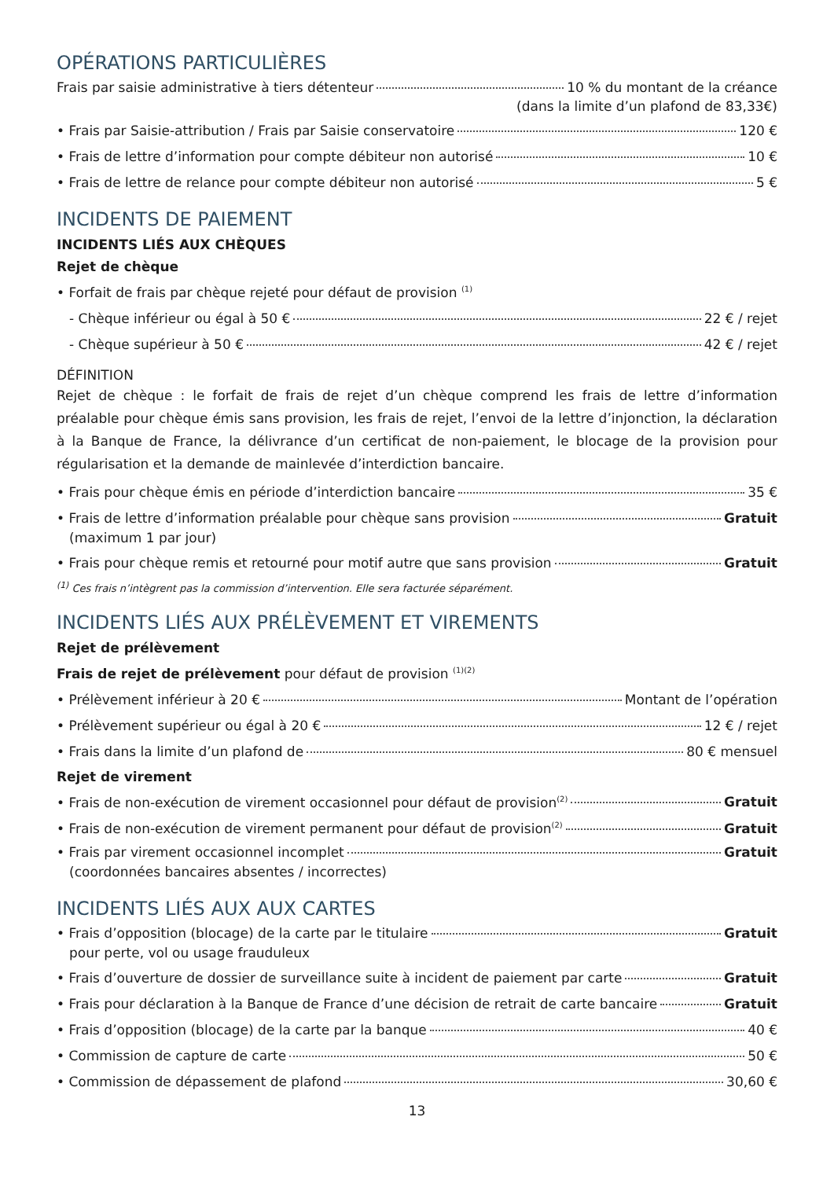OPÉRATIONS PARTICULIÈRES
Frais par saisie administrative à tiers détenteur 10 % du montant de la créance
(dans la limite d’un plafond de 83,33€)
• Frais par Saisie-attribution / Frais par Saisie conservatoire 120 €
• Frais de lettre d’information pour compte débiteur non autorisé 10 €
• Frais de lettre de relance pour compte débiteur non autorisé 5 €
INCIDENTS DE PAIEMENT
INCIDENTS LIÉS AUX CHÈQUES
Rejet de chèque
• Forfait de frais par chèque rejeté pour défaut de provision <sup>(1)</sup>
- Chèque inférieur ou égal à 50 € 22 € / rejet
- Chèque supérieur à 50 € 42 € / rejet
DÉFINITION
Rejet de chèque : le forfait de frais de rejet d’un chèque comprend les frais de lettre d’information préalable pour chèque émis sans provision, les frais de rejet, l’envoi de la lettre d’injonction, la déclaration à la Banque de France, la délivrance d’un certificat de non-paiement, le blocage de la provision pour régularisation et la demande de mainlevée d’interdiction bancaire.
• Frais pour chèque émis en période d’interdiction bancaire 35 €
• Frais de lettre d’information préalable pour chèque sans provision Gratuit
(maximum 1 par jour)
• Frais pour chèque remis et retourné pour motif autre que sans provision Gratuit
<sup>(1)</sup> Ces frais n’intègrent pas la commission d’intervention. Elle sera facturée séparément.
INCIDENTS LIÉS AUX PRÉLÈVEMENT ET VIREMENTS
Rejet de prélèvement
Frais de rejet de prélèvement pour défaut de provision <sup>(1)(2)</sup>
• Prélèvement inférieur à 20 € Montant de l’opération
• Prélèvement supérieur ou égal à 20 € 12 € / rejet
• Frais dans la limite d’un plafond de 80 € mensuel
Rejet de virement
• Frais de non-exécution de virement occasionnel pour défaut de provision<sup>(2)</sup> Gratuit
• Frais de non-exécution de virement permanent pour défaut de provision<sup>(2)</sup> Gratuit
• Frais par virement occasionnel incomplet Gratuit
(coordonnées bancaires absentes / incorrectes)
INCIDENTS LIÉS AUX AUX CARTES
• Frais d’opposition (blocage) de la carte par le titulaire Gratuit
pour perte, vol ou usage frauduleux
• Frais d’ouverture de dossier de surveillance suite à incident de paiement par carte Gratuit
• Frais pour déclaration à la Banque de France d’une décision de retrait de carte bancaire Gratuit
• Frais d’opposition (blocage) de la carte par la banque 40 €
• Commission de capture de carte 50 €
• Commission de dépassement de plafond 30,60 €
13